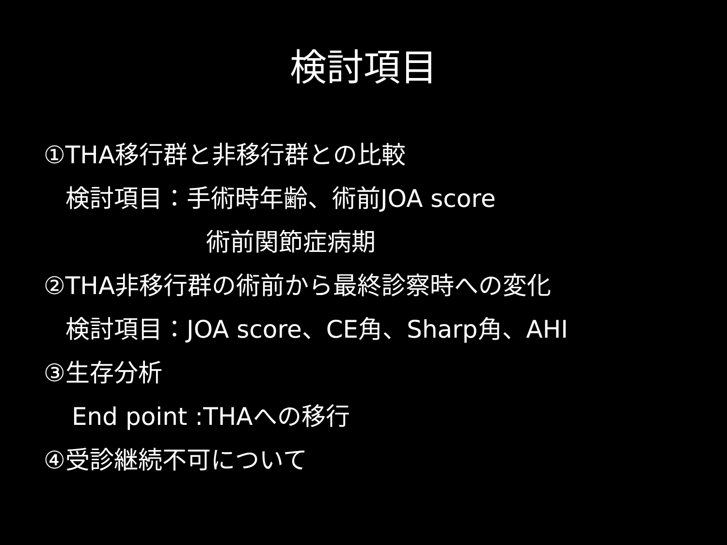検討項目
①THA移行群と非移行群との比較
検討項目：手術時年齢、術前JOA score
術前関節症病期
②THA非移行群の術前から最終診察時への変化
検討項目：JOA score、CE角、Sharp角、AHI
③生存分析
End point :THAへの移行
④受診継続不可について